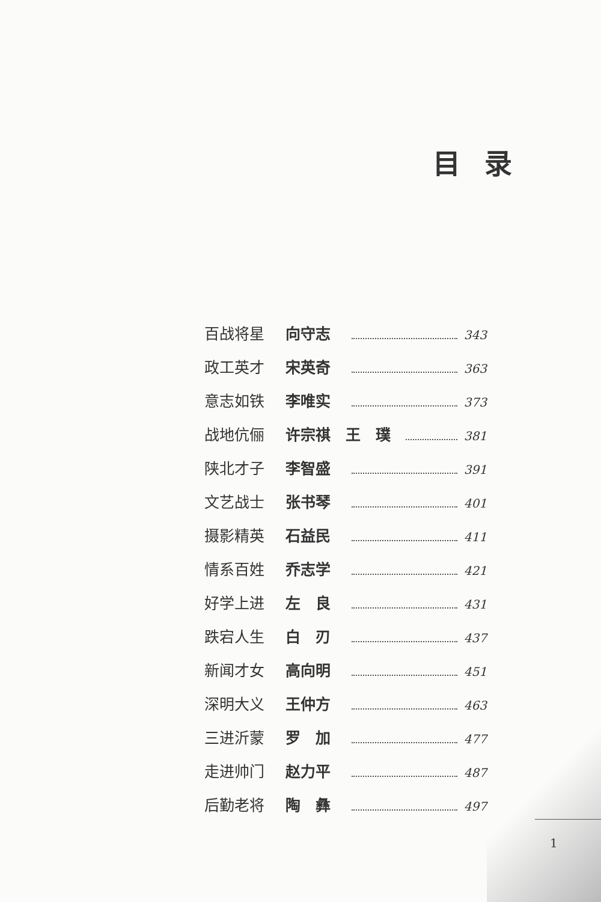目录
百战将星 向守志 343
政工英才 宋英奇 363
意志如铁 李唯实 373
战地伉俪 许宗祺　王　璞 381
陕北才子 李智盛 391
文艺战士 张书琴 401
摄影精英 石益民 411
情系百姓 乔志学 421
好学上进 左　良 431
跌宕人生 白　刃 437
新闻才女 高向明 451
深明大义 王仲方 463
三进沂蒙 罗　加 477
走进帅门 赵力平 487
后勤老将 陶　彝 497
1